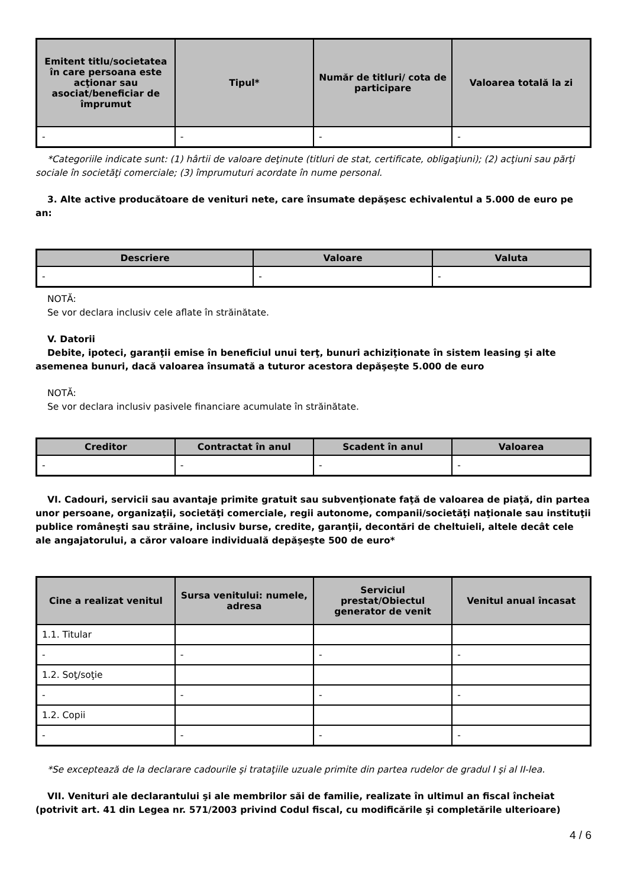| Emitent titlu/societatea în care persoana este acţionar sau asociat/beneficiar de împrumut | Tipul* | Număr de titluri/ cota de participare | Valoarea totală la zi |
| --- | --- | --- | --- |
| - | - | - | - |
*Categoriile indicate sunt: (1) hârtii de valoare deţinute (titluri de stat, certificate, obligaţiuni); (2) acţiuni sau părţi sociale în societăţi comerciale; (3) împrumuturi acordate în nume personal.
3. Alte active producătoare de venituri nete, care însumate depăşesc echivalentul a 5.000 de euro pe an:
| Descriere | Valoare | Valuta |
| --- | --- | --- |
| - | - | - |
NOTĂ:
Se vor declara inclusiv cele aflate în străinătate.
V. Datorii
Debite, ipoteci, garanţii emise în beneficiul unui terţ, bunuri achiziţionate în sistem leasing şi alte asemenea bunuri, dacă valoarea însumată a tuturor acestora depăşeşte 5.000 de euro
NOTĂ:
Se vor declara inclusiv pasivele financiare acumulate în străinătate.
| Creditor | Contractat în anul | Scadent în anul | Valoarea |
| --- | --- | --- | --- |
| - | - | - | - |
VI. Cadouri, servicii sau avantaje primite gratuit sau subvenţionate faţă de valoarea de piaţă, din partea unor persoane, organizaţii, societăţi comerciale, regii autonome, companii/societăţi naţionale sau instituţii publice româneşti sau străine, inclusiv burse, credite, garanţii, decontări de cheltuieli, altele decât cele ale angajatorului, a căror valoare individuală depăşeşte 500 de euro*
| Cine a realizat venitul | Sursa venitului: numele, adresa | Serviciul prestat/Obiectul generator de venit | Venitul anual încasat |
| --- | --- | --- | --- |
| 1.1. Titular | | | |
| - | - | - | - |
| 1.2. Soţ/soţie | | | |
| - | - | - | - |
| 1.2. Copii | | | |
| - | - | - | - |
*Se exceptează de la declarare cadourile şi trataţiile uzuale primite din partea rudelor de gradul I şi al II-lea.
VII. Venituri ale declarantului şi ale membrilor săi de familie, realizate în ultimul an fiscal încheiat (potrivit art. 41 din Legea nr. 571/2003 privind Codul fiscal, cu modificările şi completările ulterioare)
4 / 6